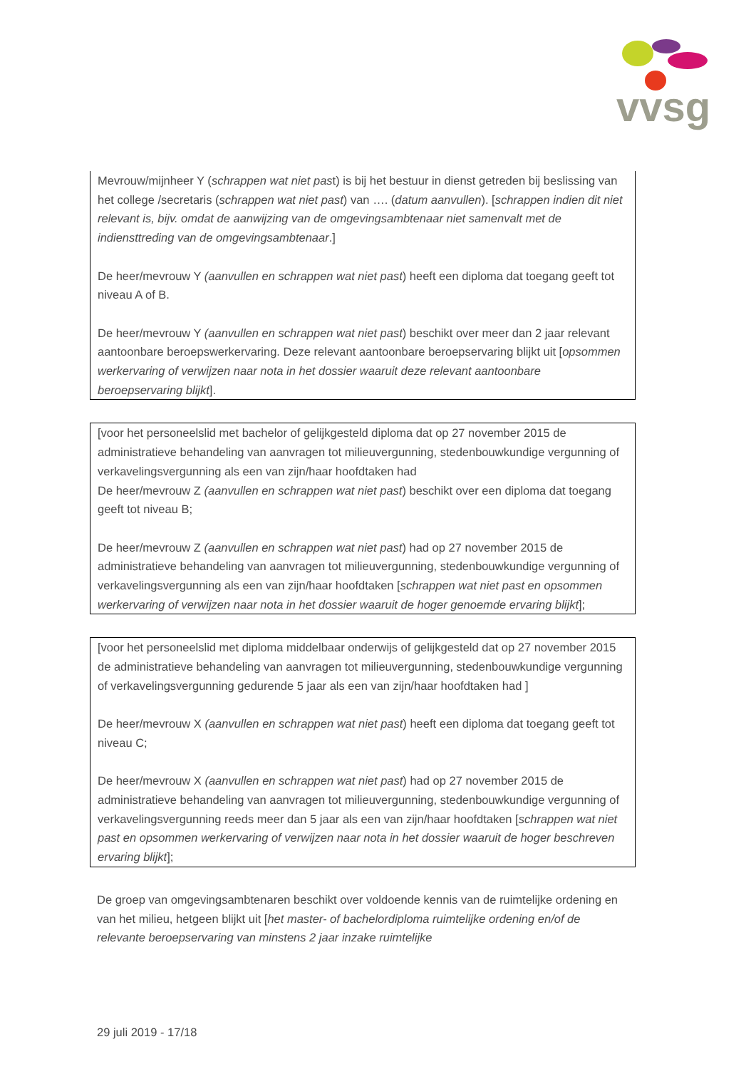vvsg
Mevrouw/mijnheer Y (schrappen wat niet past) is bij het bestuur in dienst getreden bij beslissing van het college /secretaris (schrappen wat niet past) van …. (datum aanvullen). [schrappen indien dit niet relevant is, bijv. omdat de aanwijzing van de omgevingsambtenaar niet samenvalt met de indiensttreding van de omgevingsambtenaar.]
De heer/mevrouw Y (aanvullen en schrappen wat niet past) heeft een diploma dat toegang geeft tot niveau A of B.
De heer/mevrouw Y (aanvullen en schrappen wat niet past) beschikt over meer dan 2 jaar relevant aantoonbare beroepswerkervaring. Deze relevant aantoonbare beroepservaring blijkt uit [opsommen werkervaring of verwijzen naar nota in het dossier waaruit deze relevant aantoonbare beroepservaring blijkt].
[voor het personeelslid met bachelor of gelijkgesteld diploma dat op 27 november 2015 de administratieve behandeling van aanvragen tot milieuvergunning, stedenbouwkundige vergunning of verkavelingsvergunning als een van zijn/haar hoofdtaken had
De heer/mevrouw Z (aanvullen en schrappen wat niet past) beschikt over een diploma dat toegang geeft tot niveau B;
De heer/mevrouw Z (aanvullen en schrappen wat niet past) had op 27 november 2015 de administratieve behandeling van aanvragen tot milieuvergunning, stedenbouwkundige vergunning of verkavelingsvergunning als een van zijn/haar hoofdtaken [schrappen wat niet past en opsommen werkervaring of verwijzen naar nota in het dossier waaruit de hoger genoemde ervaring blijkt];
[voor het personeelslid met diploma middelbaar onderwijs of gelijkgesteld dat op 27 november 2015 de administratieve behandeling van aanvragen tot milieuvergunning, stedenbouwkundige vergunning of verkavelingsvergunning gedurende 5 jaar als een van zijn/haar hoofdtaken had ]
De heer/mevrouw X (aanvullen en schrappen wat niet past) heeft een diploma dat toegang geeft tot niveau C;
De heer/mevrouw X (aanvullen en schrappen wat niet past) had op 27 november 2015 de administratieve behandeling van aanvragen tot milieuvergunning, stedenbouwkundige vergunning of verkavelingsvergunning reeds meer dan 5 jaar als een van zijn/haar hoofdtaken [schrappen wat niet past en opsommen werkervaring of verwijzen naar nota in het dossier waaruit de hoger beschreven ervaring blijkt];
De groep van omgevingsambtenaren beschikt over voldoende kennis van de ruimtelijke ordening en van het milieu, hetgeen blijkt uit [het master- of bachelordiploma ruimtelijke ordening en/of de relevante beroepservaring van minstens 2 jaar inzake ruimtelijke
29 juli 2019 - 17/18